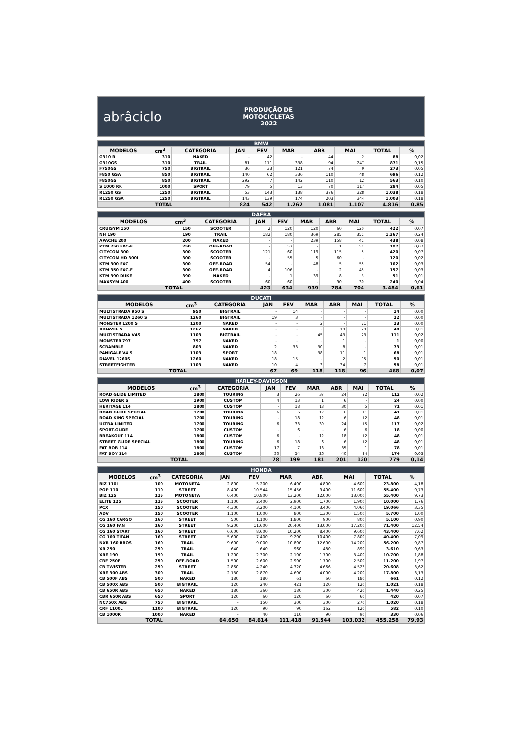abrâciclo
PRODUÇÃO DE
MOTOCICLETAS
2022
| BMW | | | | | | | | | |
| --- | --- | --- | --- | --- | --- | --- | --- | --- | --- |
| MODELOS | cm<sup>3</sup> | CATEGORIA | JAN | FEV | MAR | ABR | MAI | TOTAL | % |
| G310 R | 310 | NAKED | - | 42 | - | 44 | 2 | 88 | 0,02 |
| G310GS | 310 | TRAIL | 81 | 111 | 338 | 94 | 247 | 871 | 0,15 |
| F750GS | 750 | BIGTRAIL | 36 | 33 | 121 | 74 | 9 | 273 | 0,05 |
| F850 GSA | 850 | BIGTRAIL | 140 | 62 | 336 | 110 | 48 | 696 | 0,12 |
| F850GS | 850 | BIGTRAIL | 292 | 7 | 142 | 110 | 12 | 563 | 0,10 |
| S 1000 RR | 1000 | SPORT | 79 | 5 | 13 | 70 | 117 | 284 | 0,05 |
| R1250 GS | 1250 | BIGTRAIL | 53 | 143 | 138 | 376 | 328 | 1.038 | 0,18 |
| R1250 GSA | 1250 | BIGTRAIL | 143 | 139 | 174 | 203 | 344 | 1.003 | 0,18 |
| TOTAL | | | 824 | 542 | 1.262 | 1.081 | 1.107 | 4.816 | 0,85 |
| DAFRA | | | | | | | | | |
| --- | --- | --- | --- | --- | --- | --- | --- | --- | --- |
| MODELOS | cm<sup>3</sup> | CATEGORIA | JAN | FEV | MAR | ABR | MAI | TOTAL | % |
| CRUISYM 150 | 150 | SCOOTER | 2 | 120 | 120 | 60 | 120 | 422 | 0,07 |
| NH 190 | 190 | TRAIL | 182 | 180 | 369 | 285 | 351 | 1.367 | 0,24 |
| APACHE 200 | 200 | NAKED | - | - | 239 | 158 | 41 | 438 | 0,08 |
| KTM 250 EXC-F | 250 | OFF-ROAD | - | 52 | - | 1 | 54 | 107 | 0,02 |
| CITYCOM 300 | 300 | SCOOTER | 121 | 60 | 119 | 115 | 5 | 420 | 0,07 |
| CITYCOM HD 300I | 300 | SCOOTER | - | 55 | 5 | 60 | - | 120 | 0,02 |
| KTM 300 EXC | 300 | OFF-ROAD | 54 | - | 48 | 5 | 55 | 162 | 0,03 |
| KTM 350 EXC-F | 300 | OFF-ROAD | 4 | 106 | - | 2 | 45 | 157 | 0,03 |
| KTM 390 DUKE | 390 | NAKED | - | 1 | 39 | 8 | 3 | 51 | 0,01 |
| MAXSYM 400 | 400 | SCOOTER | 60 | 60 | - | 90 | 30 | 240 | 0,04 |
| TOTAL | | | 423 | 634 | 939 | 784 | 704 | 3.484 | 0,61 |
| DUCATI | | | | | | | | | |
| --- | --- | --- | --- | --- | --- | --- | --- | --- | --- |
| MODELOS | cm<sup>3</sup> | CATEGORIA | JAN | FEV | MAR | ABR | MAI | TOTAL | % |
| MULTISTRADA 950 S | 950 | BIGTRAIL | - | 14 | - | - | - | 14 | 0,00 |
| MULTISTRADA 1260 S | 1260 | BIGTRAIL | 19 | 3 | - | - | - | 22 | 0,00 |
| MONSTER 1200 S | 1200 | NAKED | - | - | 2 | - | 21 | 23 | 0,00 |
| XDIAVEL S | 1262 | NAKED | - | - | - | 19 | 29 | 48 | 0,01 |
| MULTISTRADA V4S | 1103 | BIGTRAIL | - | - | 45 | 43 | 23 | 111 | 0,02 |
| MONSTER 797 | 797 | NAKED | - | - | - | 1 | - | 1 | 0,00 |
| SCRAMBLE | 803 | NAKED | 2 | 33 | 30 | 8 | - | 73 | 0,01 |
| PANIGALE V4 S | 1103 | SPORT | 18 | | 38 | 11 | 1 | 68 | 0,01 |
| DIAVEL 1260S | 1260 | NAKED | 18 | 15 | - | 2 | 15 | 50 | 0,01 |
| STREETFIGHTER | 1103 | NAKED | 10 | 4 | 3 | 34 | 7 | 58 | 0,01 |
| TOTAL | | | 67 | 69 | 118 | 118 | 96 | 468 | 0,07 |
| HARLEY-DAVIDSON | | | | | | | | | |
| --- | --- | --- | --- | --- | --- | --- | --- | --- | --- |
| MODELOS | cm<sup>3</sup> | CATEGORIA | JAN | FEV | MAR | ABR | MAI | TOTAL | % |
| ROAD GLIDE LIMITED | 1800 | TOURING | 3 | 26 | 37 | 24 | 22 | 112 | 0,02 |
| LOW RIDER S | 1900 | CUSTOM | 4 | 13 | 1 | 6 | - | 24 | 0,00 |
| HERITAGE 114 | 1800 | CUSTOM | - | 18 | 18 | 30 | 5 | 71 | 0,01 |
| ROAD GLIDE SPECIAL | 1700 | TOURING | 6 | 6 | 12 | 6 | 11 | 41 | 0,01 |
| ROAD KING SPECIAL | 1700 | TOURING | - | 18 | 12 | 6 | 12 | 48 | 0,01 |
| ULTRA LIMITED | 1700 | TOURING | 6 | 33 | 39 | 24 | 15 | 117 | 0,02 |
| SPORT-GLIDE | 1700 | CUSTOM | - | 6 | - | 6 | 6 | 18 | 0,00 |
| BREAKOUT 114 | 1800 | CUSTOM | 6 | - | 12 | 18 | 12 | 48 | 0,01 |
| STREET GLIDE SPECIAL | 1800 | TOURING | 6 | 18 | 6 | 6 | 12 | 48 | 0,01 |
| FAT BOB 114 | 1800 | CUSTOM | 17 | 7 | 18 | 35 | 1 | 78 | 0,01 |
| FAT BOY 114 | 1800 | CUSTOM | 30 | 54 | 26 | 40 | 24 | 174 | 0,03 |
| TOTAL | | | 78 | 199 | 181 | 201 | 120 | 779 | 0,14 |
| HONDA | | | | | | | | | |
| --- | --- | --- | --- | --- | --- | --- | --- | --- | --- |
| MODELOS | cm<sup>3</sup> | CATEGORIA | JAN | FEV | MAR | ABR | MAI | TOTAL | % |
| BIZ 110I | 100 | MOTONETA | 2.800 | 5.200 | 6.400 | 4.800 | 4.600 | 23.800 | 4,18 |
| POP 110 | 110 | STREET | 8.400 | 10.544 | 15.456 | 9.400 | 11.600 | 55.400 | 9,73 |
| BIZ 125 | 125 | MOTONETA | 6.400 | 10.800 | 13.200 | 12.000 | 13.000 | 55.400 | 9,73 |
| ELITE 125 | 125 | SCOOTER | 1.100 | 2.400 | 2.900 | 1.700 | 1.900 | 10.000 | 1,76 |
| PCX | 150 | SCOOTER | 4.300 | 3.200 | 4.100 | 3.406 | 4.060 | 19.066 | 3,35 |
| ADV | 150 | SCOOTER | 1.100 | 1.000 | 800 | 1.300 | 1.500 | 5.700 | 1,00 |
| CG 160 CARGO | 160 | STREET | 500 | 1.100 | 1.800 | 900 | 800 | 5.100 | 0,90 |
| CG 160 FAN | 160 | STREET | 9.200 | 11.600 | 20.400 | 13.000 | 17.200 | 71.400 | 12,54 |
| CG 160 START | 160 | STREET | 6.600 | 8.600 | 10.200 | 8.400 | 9.600 | 43.400 | 7,62 |
| CG 160 TITAN | 160 | STREET | 5.600 | 7.400 | 9.200 | 10.400 | 7.800 | 40.400 | 7,09 |
| NXR 160 BROS | 160 | TRAIL | 9.600 | 9.000 | 10.800 | 12.600 | 14.200 | 56.200 | 9,87 |
| XR 250 | 250 | TRAIL | 640 | 640 | 960 | 480 | 890 | 3.610 | 0,63 |
| XRE 190 | 190 | TRAIL | 1.200 | 2.300 | 2.100 | 1.700 | 3.400 | 10.700 | 1,88 |
| CRF 250F | 250 | OFF-ROAD | 1.500 | 2.600 | 2.900 | 1.700 | 2.500 | 11.200 | 1,97 |
| CB TWISTER | 250 | STREET | 2.860 | 4.240 | 4.320 | 4.666 | 4.522 | 20.608 | 3,62 |
| XRE 300 ABS | 300 | TRAIL | 2.130 | 2.870 | 4.600 | 4.000 | 4.200 | 17.800 | 3,13 |
| CB 500F ABS | 500 | NAKED | 180 | 180 | 61 | 60 | 180 | 661 | 0,12 |
| CB 500X ABS | 500 | BIGTRAIL | 120 | 240 | 421 | 120 | 120 | 1.021 | 0,18 |
| CB 650R ABS | 650 | NAKED | 180 | 360 | 180 | 300 | 420 | 1.440 | 0,25 |
| CBR 650R ABS | 650 | SPORT | 120 | 60 | 120 | 60 | 60 | 420 | 0,07 |
| NC750X ABS | 750 | BIGTRAIL | - | 150 | 300 | 300 | 270 | 1.020 | 0,18 |
| CRF 1100L | 1100 | BIGTRAIL | 120 | 90 | 90 | 162 | 120 | 582 | 0,10 |
| CB 1000R | 1000 | NAKED | - | 40 | 110 | 90 | 90 | 330 | 0,06 |
| TOTAL | | | 64.650 | 84.614 | 111.418 | 91.544 | 103.032 | 455.258 | 79,93 |